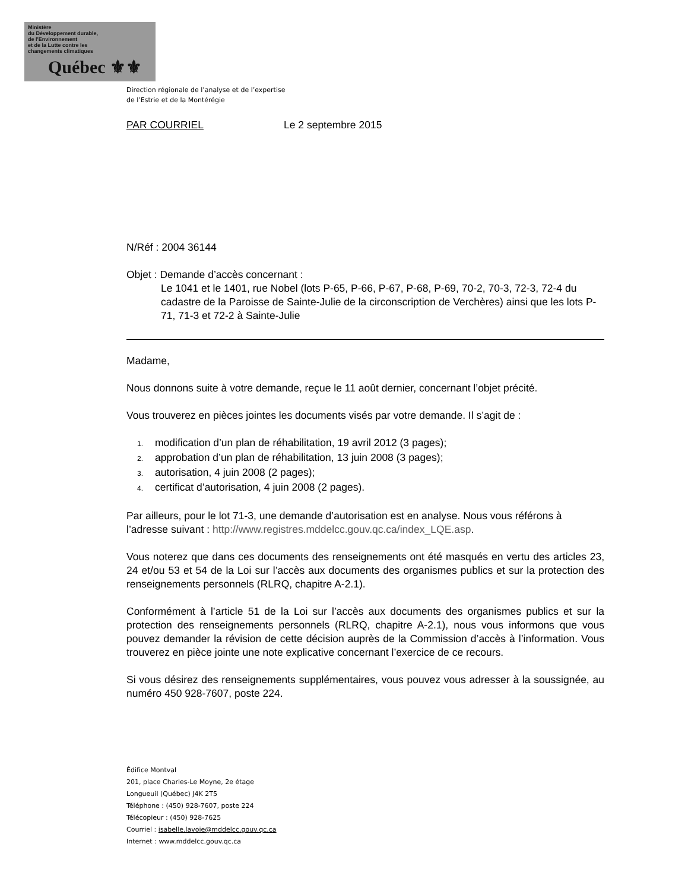Ministère
du Développement durable,
de l'Environnement
et de la Lutte contre les
changements climatiques
Québec ⚜⚜
Direction régionale de l’analyse et de l’expertise
de l’Estrie et de la Montérégie
PAR COURRIEL Le 2 septembre 2015
N/Réf : 2004 36144
Objet : Demande d’accès concernant :
Le 1041 et le 1401, rue Nobel (lots P-65, P-66, P-67, P-68, P-69, 70-2, 70-3, 72-3, 72-4 du cadastre de la Paroisse de Sainte-Julie de la circonscription de Verchères) ainsi que les lots P-71, 71-3 et 72-2 à Sainte-Julie
Madame,
Nous donnons suite à votre demande, reçue le 11 août dernier, concernant l’objet précité.
Vous trouverez en pièces jointes les documents visés par votre demande. Il s’agit de :
1. modification d’un plan de réhabilitation, 19 avril 2012 (3 pages);
2. approbation d’un plan de réhabilitation, 13 juin 2008 (3 pages);
3. autorisation, 4 juin 2008 (2 pages);
4. certificat d’autorisation, 4 juin 2008 (2 pages).
Par ailleurs, pour le lot 71-3, une demande d’autorisation est en analyse. Nous vous référons à l’adresse suivant : http://www.registres.mddelcc.gouv.qc.ca/index_LQE.asp.
Vous noterez que dans ces documents des renseignements ont été masqués en vertu des articles 23, 24 et/ou 53 et 54 de la Loi sur l’accès aux documents des organismes publics et sur la protection des renseignements personnels (RLRQ, chapitre A-2.1).
Conformément à l’article 51 de la Loi sur l’accès aux documents des organismes publics et sur la protection des renseignements personnels (RLRQ, chapitre A-2.1), nous vous informons que vous pouvez demander la révision de cette décision auprès de la Commission d’accès à l’information. Vous trouverez en pièce jointe une note explicative concernant l’exercice de ce recours.
Si vous désirez des renseignements supplémentaires, vous pouvez vous adresser à la soussignée, au numéro 450 928-7607, poste 224.
Édifice Montval
201, place Charles-Le Moyne, 2e étage
Longueuil (Québec) J4K 2T5
Téléphone : (450) 928-7607, poste 224
Télécopieur : (450) 928-7625
Courriel : isabelle.lavoie@mddelcc.gouv.qc.ca
Internet : www.mddelcc.gouv.qc.ca